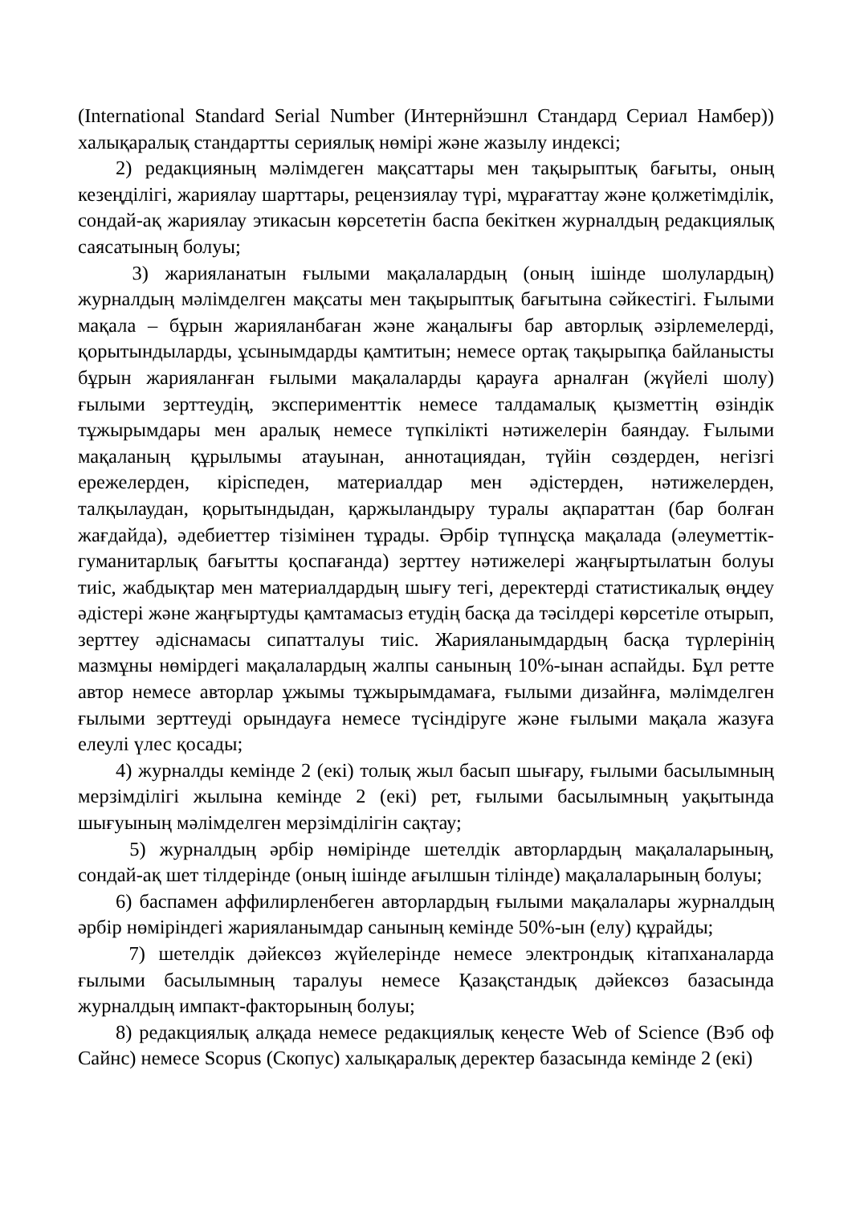(International Standard Serial Number (Интернйэшнл Стандард Сериал Намбер)) халықаралық стандартты сериялық нөмірі және жазылу индексі;
2) редакцияның мәлімдеген мақсаттары мен тақырыптық бағыты, оның кезеңділігі, жариялау шарттары, рецензиялау түрі, мұрағаттау және қолжетімділік, сондай-ақ жариялау этикасын көрсететін баспа бекіткен журналдың редакциялық саясатының болуы;
3) жарияланатын ғылыми мақалалардың (оның ішінде шолулардың) журналдың мәлімделген мақсаты мен тақырыптық бағытына сәйкестігі. Ғылыми мақала – бұрын жарияланбаған және жаңалығы бар авторлық әзірлемелерді, қорытындыларды, ұсынымдарды қамтитын; немесе ортақ тақырыпқа байланысты бұрын жарияланған ғылыми мақалаларды қарауға арналған (жүйелі шолу) ғылыми зерттеудің, эксперименттік немесе талдамалық қызметтің өзіндік тұжырымдары мен аралық немесе түпкілікті нәтижелерін баяндау. Ғылыми мақаланың құрылымы атауынан, аннотациядан, түйін сөздерден, негізгі ережелерден, кіріспеден, материалдар мен әдістерден, нәтижелерден, талқылаудан, қорытындыдан, қаржыландыру туралы ақпараттан (бар болған жағдайда), әдебиеттер тізімінен тұрады. Әрбір түпнұсқа мақалада (әлеуметтік-гуманитарлық бағытты қоспағанда) зерттеу нәтижелері жаңғыртылатын болуы тиіс, жабдықтар мен материалдардың шығу тегі, деректерді статистикалық өңдеу әдістері және жаңғыртуды қамтамасыз етудің басқа да тәсілдері көрсетіле отырып, зерттеу әдіснамасы сипатталуы тиіс. Жарияланымдардың басқа түрлерінің мазмұны нөмірдегі мақалалардың жалпы санының 10%-ынан аспайды. Бұл ретте автор немесе авторлар ұжымы тұжырымдамаға, ғылыми дизайнға, мәлімделген ғылыми зерттеуді орындауға немесе түсіндіруге және ғылыми мақала жазуға елеулі үлес қосады;
4) журналды кемінде 2 (екі) толық жыл басып шығару, ғылыми басылымның мерзімділігі жылына кемінде 2 (екі) рет, ғылыми басылымның уақытында шығуының мәлімделген мерзімділігін сақтау;
5) журналдың әрбір нөмірінде шетелдік авторлардың мақалаларының, сондай-ақ шет тілдерінде (оның ішінде ағылшын тілінде) мақалаларының болуы;
6) баспамен аффилирленбеген авторлардың ғылыми мақалалары журналдың әрбір нөміріндегі жарияланымдар санының кемінде 50%-ын (елу) құрайды;
7) шетелдік дәйексөз жүйелерінде немесе электрондық кітапханаларда ғылыми басылымның таралуы немесе Қазақстандық дәйексөз базасында журналдың импакт-факторының болуы;
8) редакциялық алқада немесе редакциялық кеңесте Web of Science (Вэб оф Сайнс) немесе Scopus (Скопус) халықаралық деректер базасында кемінде 2 (екі)